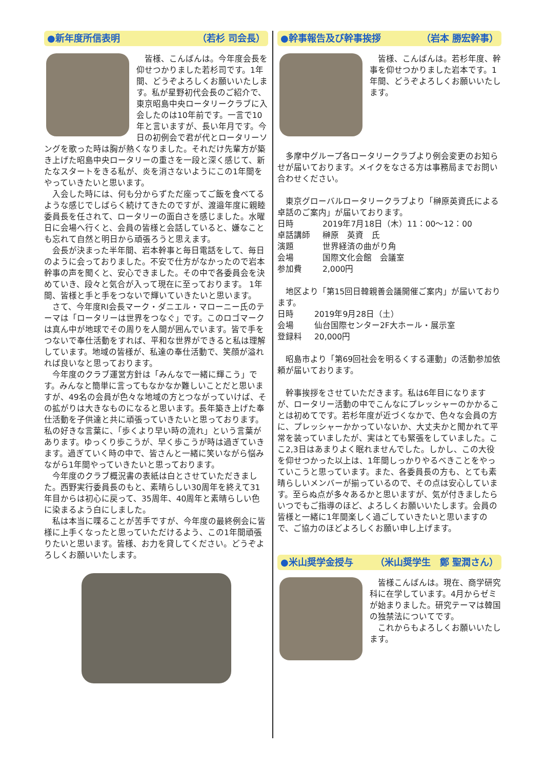●新年度所信表明 （若杉 司会長）
皆様、こんばんは。今年度会長を仰せつかりました若杉司です。1年間、どうぞよろしくお願いいたします。私が星野初代会長のご紹介で、東京昭島中央ロータリークラブに入会したのは10年前です。一言で10年と言いますが、長い年月です。今日の初例会で君が代とロータリーソングを歌った時は胸が熱くなりました。それだけ先輩方が築き上げた昭島中央ロータリーの重さを一段と深く感じて、新たなスタートをきる私が、炎を消さないようにこの1年間をやっていきたいと思います。
入会した時には、何も分からずただ座ってご飯を食べてるような感じでしばらく続けてきたのですが、渡邉年度に親睦委員長を任されて、ロータリーの面白さを感じました。水曜日に会場へ行くと、会員の皆様と会話していると、嫌なことも忘れて自然と明日から頑張ろうと思えます。
会長が決まった半年間、岩本幹事と毎日電話をして、毎日のように会っておりました。不安で仕方がなかったので岩本幹事の声を聞くと、安心できました。その中で各委員会を決めていき、段々と気合が入って現在に至っております。 1年間、皆様と手と手をつないで輝いていきたいと思います。
さて、今年度RI会長マーク・ダニエル・マローニー氏のテーマは「ロータリーは世界をつなぐ」です。このロゴマークは真ん中が地球でその周りを人間が囲んでいます。皆で手をつないで奉仕活動をすれば、平和な世界ができると私は理解しています。地域の皆様が、私達の奉仕活動で、笑顔が溢れれば良いなと思っております。
今年度のクラブ運営方針は「みんなで一緒に輝こう」です。みんなと簡単に言ってもなかなか難しいことだと思いますが、49名の会員が色々な地域の方とつながっていけば、その拡がりは大きなものになると思います。長年築き上げた奉仕活動を子供達と共に頑張っていきたいと思っております。私の好きな言葉に、「歩くより早い時の流れ」という言葉があります。ゆっくり歩こうが、早く歩こうが時は過ぎていきます。過ぎていく時の中で、皆さんと一緒に笑いながら悩みながら1年間やっていきたいと思っております。
今年度のクラブ概況書の表紙は白とさせていただきました。西野実行委員長のもと、素晴らしい30周年を終えて31年目からは初心に戻って、35周年、40周年と素晴らしい色に染まるよう白にしました。
私は本当に喋ることが苦手ですが、今年度の最終例会に皆様に上手くなったと思っていただけるよう、この1年間頑張りたいと思います。皆様、お力を貸してください。どうぞよろしくお願いいたします。
●幹事報告及び幹事挨拶 （岩本 勝宏幹事）
皆様、こんばんは。若杉年度、幹事を仰せつかりました岩本です。1年間、どうぞよろしくお願いいたします。
多摩中グループ各ロータリークラブより例会変更のお知らせが届いております。メイクをなさる方は事務局までお問い合わせください。
東京グローバルロータリークラブより「榊原英資氏による卓話のご案内」が届いております。
| 日時 | 2019年7月18日（木）11：00～12：00 |
| 卓話講師 | 榊原 英資 氏 |
| 演題 | 世界経済の曲がり角 |
| 会場 | 国際文化会館 会議室 |
| 参加費 | 2,000円 |
地区より「第15回日韓親善会議開催ご案内」が届いております。
| 日時 | 2019年9月28日（土） |
| 会場 | 仙台国際センター2F大ホール・展示室 |
| 登録料 | 20,000円 |
昭島市より「第69回社会を明るくする運動」の活動参加依頼が届いております。
幹事挨拶をさせていただきます。私は6年目になりますが、ロータリー活動の中でこんなにプレッシャーのかかることは初めてです。若杉年度が近づくなかで、色々な会員の方に、プレッシャーかかっていないか、大丈夫かと聞かれて平常を装っていましたが、実はとても緊張をしていました。ここ2,3日はあまりよく眠れませんでした。しかし、この大役を仰せつかった以上は、1年間しっかりやるべきことをやっていこうと思っています。また、各委員長の方も、とても素晴らしいメンバーが揃っているので、その点は安心しています。至らぬ点が多々あるかと思いますが、気が付きましたらいつでもご指導のほど、よろしくお願いいたします。会員の皆様と一緒に1年間楽しく過ごしていきたいと思いますので、ご協力のほどよろしくお願い申し上げます。
●米山奨学金授与 （米山奨学生　鄭 聖潤さん）
皆様こんばんは。現在、商学研究科に在学しています。4月からゼミが始まりました。研究テーマは韓国の独禁法についてです。
これからもよろしくお願いいたします。